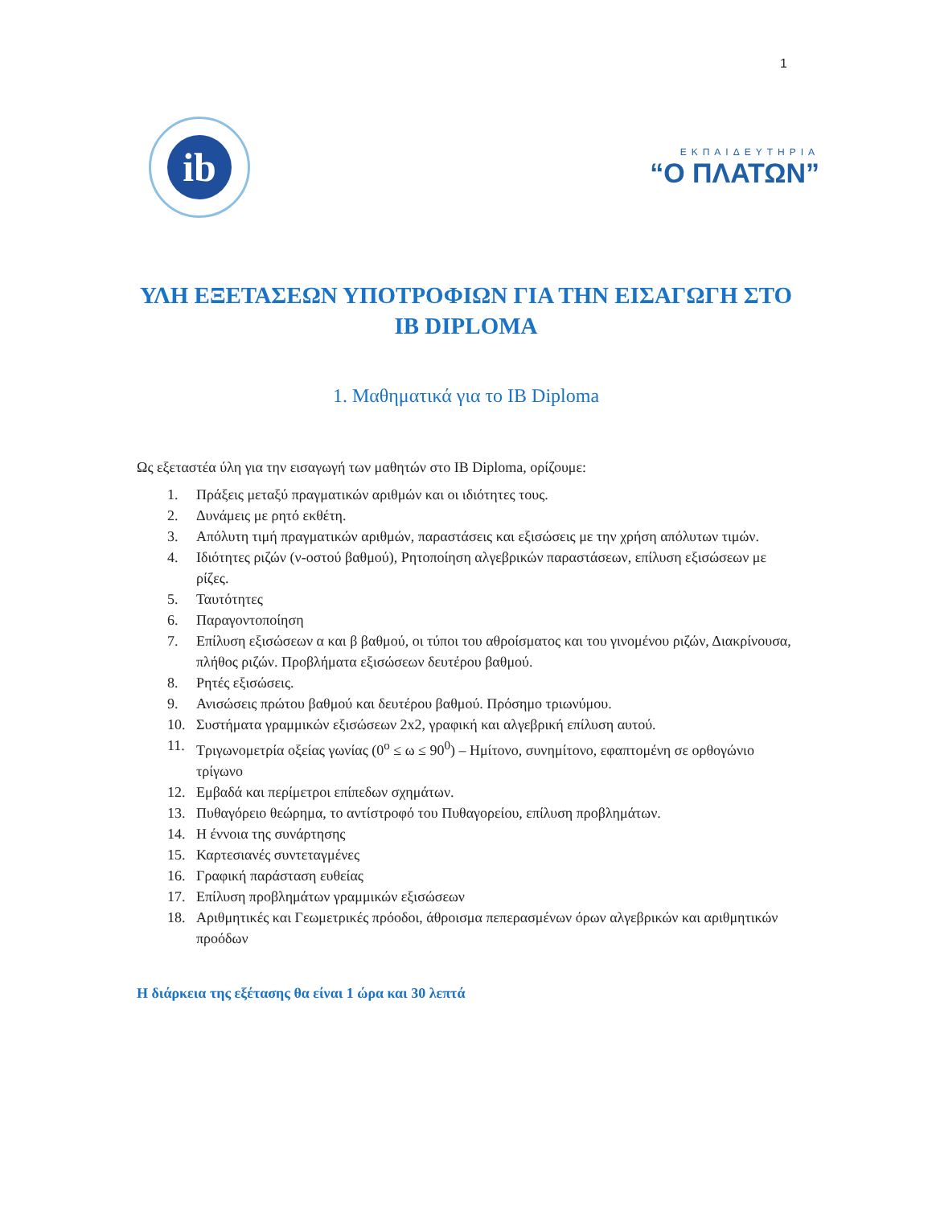1
ib
ΕΚΠΑΙΔΕΥΤΗΡΙΑ
“Ο ΠΛΑΤΩΝ”
ΥΛΗ ΕΞΕΤΑΣΕΩΝ ΥΠΟΤΡΟΦΙΩΝ ΓΙΑ ΤΗΝ ΕΙΣΑΓΩΓΗ ΣΤΟ IB DIPLOMA
1. Μαθηματικά για το IB Diploma
Ως εξεταστέα ύλη για την εισαγωγή των μαθητών στο IB Diploma, ορίζουμε:
1. Πράξεις μεταξύ πραγματικών αριθμών και οι ιδιότητες τους.
2. Δυνάμεις με ρητό εκθέτη.
3. Απόλυτη τιμή πραγματικών αριθμών, παραστάσεις και εξισώσεις με την χρήση απόλυτων τιμών.
4. Ιδιότητες ριζών (ν-οστού βαθμού), Ρητοποίηση αλγεβρικών παραστάσεων, επίλυση εξισώσεων με ρίζες.
5. Ταυτότητες
6. Παραγοντοποίηση
7. Επίλυση εξισώσεων α και β βαθμού, οι τύποι του αθροίσματος και του γινομένου ριζών, Διακρίνουσα, πλήθος ριζών. Προβλήματα εξισώσεων δευτέρου βαθμού.
8. Ρητές εξισώσεις.
9. Ανισώσεις πρώτου βαθμού και δευτέρου βαθμού. Πρόσημο τριωνύμου.
10. Συστήματα γραμμικών εξισώσεων 2x2, γραφική και αλγεβρική επίλυση αυτού.
11. Τριγωνομετρία οξείας γωνίας (0<sup>o</sup> ≤ ω ≤ 90<sup>0</sup>) – Ημίτονο, συνημίτονο, εφαπτομένη σε ορθογώνιο τρίγωνο
12. Εμβαδά και περίμετροι επίπεδων σχημάτων.
13. Πυθαγόρειο θεώρημα, το αντίστροφό του Πυθαγορείου, επίλυση προβλημάτων.
14. Η έννοια της συνάρτησης
15. Καρτεσιανές συντεταγμένες
16. Γραφική παράσταση ευθείας
17. Επίλυση προβλημάτων γραμμικών εξισώσεων
18. Αριθμητικές και Γεωμετρικές πρόοδοι, άθροισμα πεπερασμένων όρων αλγεβρικών και αριθμητικών προόδων
Η διάρκεια της εξέτασης θα είναι 1 ώρα και 30 λεπτά